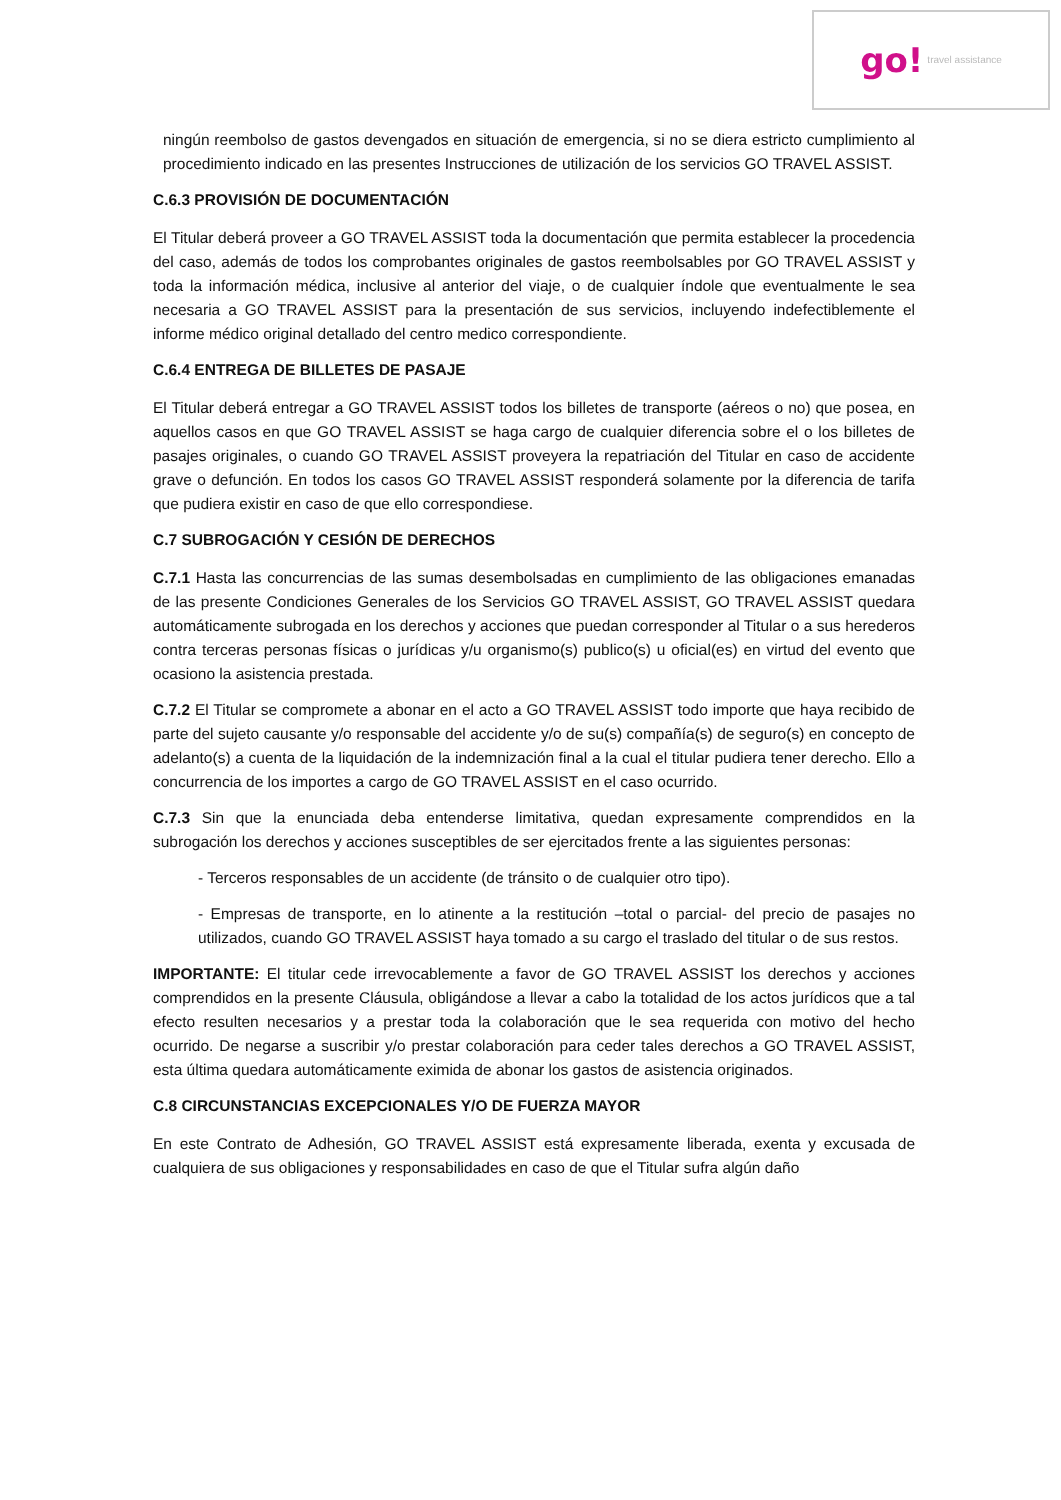go! travel assistance
ningún reembolso de gastos devengados en situación de emergencia, si no se diera estricto cumplimiento al procedimiento indicado en las presentes Instrucciones de utilización de los servicios GO TRAVEL ASSIST.
C.6.3 PROVISIÓN DE DOCUMENTACIÓN
El Titular deberá proveer a GO TRAVEL ASSIST toda la documentación que permita establecer la procedencia del caso, además de todos los comprobantes originales de gastos reembolsables por GO TRAVEL ASSIST y toda la información médica, inclusive al anterior del viaje, o de cualquier índole que eventualmente le sea necesaria a GO TRAVEL ASSIST para la presentación de sus servicios, incluyendo indefectiblemente el informe médico original detallado del centro medico correspondiente.
C.6.4 ENTREGA DE BILLETES DE PASAJE
El Titular deberá entregar a GO TRAVEL ASSIST todos los billetes de transporte (aéreos o no) que posea, en aquellos casos en que GO TRAVEL ASSIST se haga cargo de cualquier diferencia sobre el o los billetes de pasajes originales, o cuando GO TRAVEL ASSIST proveyera la repatriación del Titular en caso de accidente grave o defunción. En todos los casos GO TRAVEL ASSIST responderá solamente por la diferencia de tarifa que pudiera existir en caso de que ello correspondiese.
C.7 SUBROGACIÓN Y CESIÓN DE DERECHOS
C.7.1 Hasta las concurrencias de las sumas desembolsadas en cumplimiento de las obligaciones emanadas de las presente Condiciones Generales de los Servicios GO TRAVEL ASSIST, GO TRAVEL ASSIST quedara automáticamente subrogada en los derechos y acciones que puedan corresponder al Titular o a sus herederos contra terceras personas físicas o jurídicas y/u organismo(s) publico(s) u oficial(es) en virtud del evento que ocasiono la asistencia prestada.
C.7.2 El Titular se compromete a abonar en el acto a GO TRAVEL ASSIST todo importe que haya recibido de parte del sujeto causante y/o responsable del accidente y/o de su(s) compañía(s) de seguro(s) en concepto de adelanto(s) a cuenta de la liquidación de la indemnización final a la cual el titular pudiera tener derecho. Ello a concurrencia de los importes a cargo de GO TRAVEL ASSIST en el caso ocurrido.
C.7.3 Sin que la enunciada deba entenderse limitativa, quedan expresamente comprendidos en la subrogación los derechos y acciones susceptibles de ser ejercitados frente a las siguientes personas:
- Terceros responsables de un accidente (de tránsito o de cualquier otro tipo).
- Empresas de transporte, en lo atinente a la restitución –total o parcial- del precio de pasajes no utilizados, cuando GO TRAVEL ASSIST haya tomado a su cargo el traslado del titular o de sus restos.
IMPORTANTE: El titular cede irrevocablemente a favor de GO TRAVEL ASSIST los derechos y acciones comprendidos en la presente Cláusula, obligándose a llevar a cabo la totalidad de los actos jurídicos que a tal efecto resulten necesarios y a prestar toda la colaboración que le sea requerida con motivo del hecho ocurrido. De negarse a suscribir y/o prestar colaboración para ceder tales derechos a GO TRAVEL ASSIST, esta última quedara automáticamente eximida de abonar los gastos de asistencia originados.
C.8 CIRCUNSTANCIAS EXCEPCIONALES Y/O DE FUERZA MAYOR
En este Contrato de Adhesión, GO TRAVEL ASSIST está expresamente liberada, exenta y excusada de cualquiera de sus obligaciones y responsabilidades en caso de que el Titular sufra algún daño